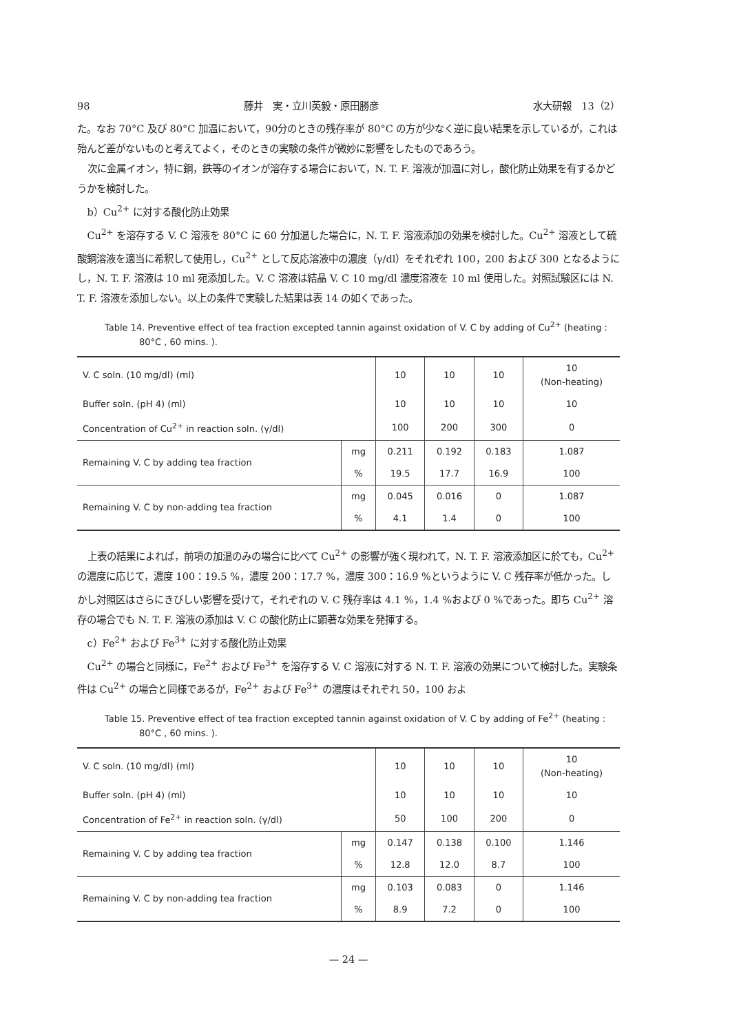98 藤井　実・立川英毅・原田勝彦 水大研報　13（2）
た。なお 70°C 及び 80°C 加温において，90分のときの残存率が 80°C の方が少なく逆に良い結果を示しているが，これは殆んど差がないものと考えてよく，そのときの実験の条件が微妙に影響をしたものであろう。
次に金属イオン，特に銅，鉄等のイオンが溶存する場合において，N. T. F. 溶液が加温に対し，酸化防止効果を有するかどうかを検討した。
b）Cu<sup>2+</sup> に対する酸化防止効果
Cu<sup>2+</sup> を溶存する V. C 溶液を 80°C に 60 分加温した場合に，N. T. F. 溶液添加の効果を検討した。Cu<sup>2+</sup> 溶液として硫酸銅溶液を適当に希釈して使用し，Cu<sup>2+</sup> として反応溶液中の濃度（γ/dl）をそれぞれ 100，200 および 300 となるようにし，N. T. F. 溶液は 10 ml 宛添加した。V. C 溶液は結晶 V. C 10 mg/dl 濃度溶液を 10 ml 使用した。対照試験区には N. T. F. 溶液を添加しない。以上の条件で実験した結果は表 14 の如くであった。
Table 14. Preventive effect of tea fraction excepted tannin against oxidation of V. C by adding of Cu<sup>2+</sup> (heating : 80°C , 60 mins. ).
| V. C soln. (10 mg/dl) (ml) | | 10 | 10 | 10 | 10 (Non-heating) |
| Buffer soln. (pH 4) (ml) | | 10 | 10 | 10 | 10 |
| Concentration of Cu<sup>2+</sup> in reaction soln. (γ/dl) | | 100 | 200 | 300 | 0 |
| Remaining V. C by adding tea fraction | mg | 0.211 | 0.192 | 0.183 | 1.087 |
| | % | 19.5 | 17.7 | 16.9 | 100 |
| Remaining V. C by non-adding tea fraction | mg | 0.045 | 0.016 | 0 | 1.087 |
| | % | 4.1 | 1.4 | 0 | 100 |
上表の結果によれば，前項の加温のみの場合に比べて Cu<sup>2+</sup> の影響が強く現われて，N. T. F. 溶液添加区に於ても，Cu<sup>2+</sup> の濃度に応じて，濃度 100：19.5 %，濃度 200：17.7 %，濃度 300：16.9 %というように V. C 残存率が低かった。しかし対照区はさらにきびしい影響を受けて，それぞれの V. C 残存率は 4.1 %，1.4 %および 0 %であった。即ち Cu<sup>2+</sup> 溶存の場合でも N. T. F. 溶液の添加は V. C の酸化防止に顕著な効果を発揮する。
c）Fe<sup>2+</sup> および Fe<sup>3+</sup> に対する酸化防止効果
Cu<sup>2+</sup> の場合と同様に，Fe<sup>2+</sup> および Fe<sup>3+</sup> を溶存する V. C 溶液に対する N. T. F. 溶液の効果について検討した。実験条件は Cu<sup>2+</sup> の場合と同様であるが，Fe<sup>2+</sup> および Fe<sup>3+</sup> の濃度はそれぞれ 50，100 およ
Table 15. Preventive effect of tea fraction excepted tannin against oxidation of V. C by adding of Fe<sup>2+</sup> (heating : 80°C , 60 mins. ).
| V. C soln. (10 mg/dl) (ml) | | 10 | 10 | 10 | 10 (Non-heating) |
| Buffer soln. (pH 4) (ml) | | 10 | 10 | 10 | 10 |
| Concentration of Fe<sup>2+</sup> in reaction soln. (γ/dl) | | 50 | 100 | 200 | 0 |
| Remaining V. C by adding tea fraction | mg | 0.147 | 0.138 | 0.100 | 1.146 |
| | % | 12.8 | 12.0 | 8.7 | 100 |
| Remaining V. C by non-adding tea fraction | mg | 0.103 | 0.083 | 0 | 1.146 |
| | % | 8.9 | 7.2 | 0 | 100 |
— 24 —